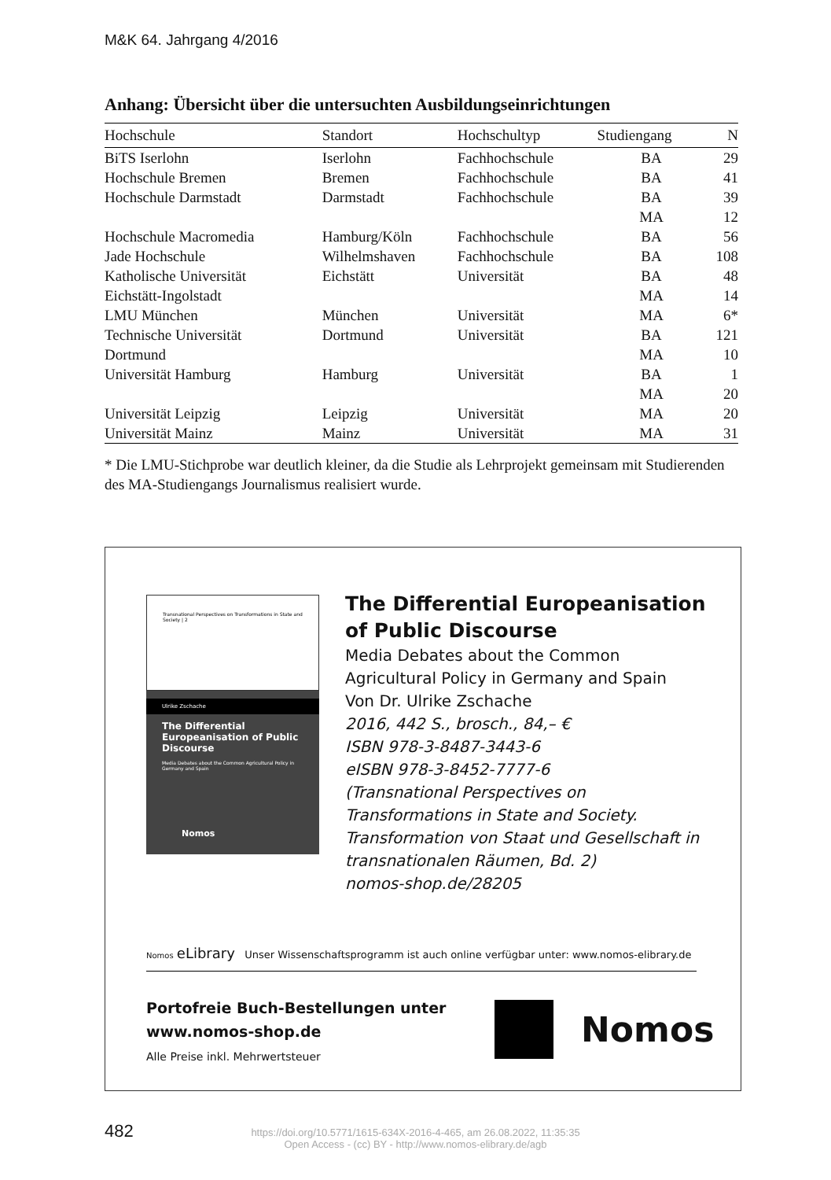M&K 64. Jahrgang 4/2016
Anhang: Übersicht über die untersuchten Ausbildungseinrichtungen
| Hochschule | Standort | Hochschultyp | Studiengang | N |
| --- | --- | --- | --- | --- |
| BiTS Iserlohn | Iserlohn | Fachhochschule | BA | 29 |
| Hochschule Bremen | Bremen | Fachhochschule | BA | 41 |
| Hochschule Darmstadt | Darmstadt | Fachhochschule | BA MA | 39 12 |
| Hochschule Macromedia | Hamburg/Köln | Fachhochschule | BA | 56 |
| Jade Hochschule | Wilhelmshaven | Fachhochschule | BA | 108 |
| Katholische Universität Eichstätt-Ingolstadt | Eichstätt | Universität | BA MA | 48 14 |
| LMU München | München | Universität | MA | 6* |
| Technische Universität Dortmund | Dortmund | Universität | BA MA | 121 10 |
| Universität Hamburg | Hamburg | Universität | BA MA | 1 20 |
| Universität Leipzig | Leipzig | Universität | MA | 20 |
| Universität Mainz | Mainz | Universität | MA | 31 |
* Die LMU-Stichprobe war deutlich kleiner, da die Studie als Lehrprojekt gemeinsam mit Studierenden des MA-Studiengangs Journalismus realisiert wurde.
Transnational Perspectives on Transformations in State and Society | 2
Ulrike Zschache
The Differential Europeanisation of Public Discourse
Media Debates about the Common Agricultural Policy in Germany and Spain
Nomos
The Differential Europeanisation of Public Discourse
Media Debates about the Common Agricultural Policy in Germany and Spain
Von Dr. Ulrike Zschache
2016, 442 S., brosch., 84,– €
ISBN 978-3-8487-3443-6
eISBN 978-3-8452-7777-6
(Transnational Perspectives on Transformations in State and Society. Transformation von Staat und Gesellschaft in transnationalen Räumen, Bd. 2)
nomos-shop.de/28205
Nomos eLibrary Unser Wissenschaftsprogramm ist auch online verfügbar unter: www.nomos-elibrary.de
Portofreie Buch-Bestellungen unter
www.nomos-shop.de
Alle Preise inkl. Mehrwertsteuer
Nomos
482
https://doi.org/10.5771/1615-634X-2016-4-465, am 26.08.2022, 11:35:35
Open Access - (cc) BY - http://www.nomos-elibrary.de/agb